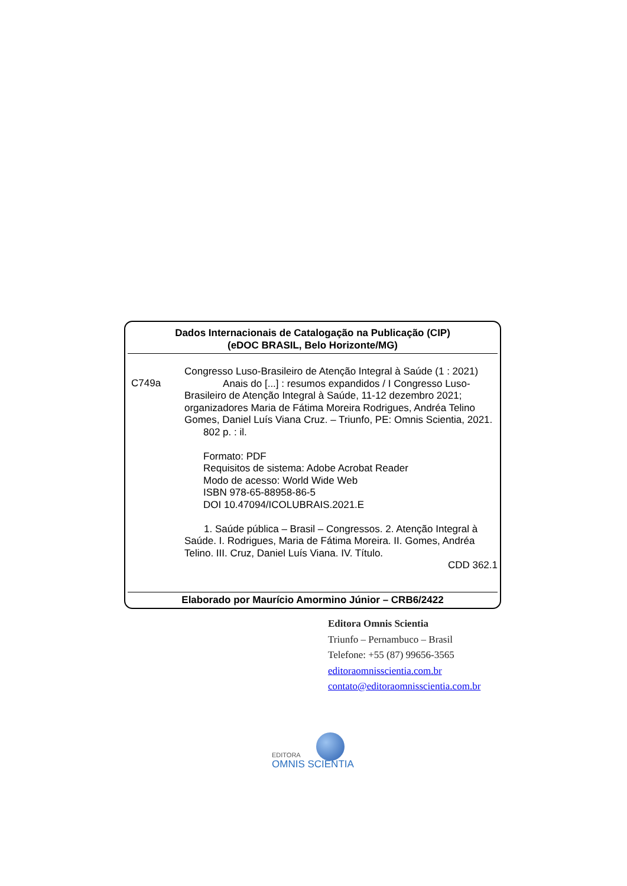Dados Internacionais de Catalogação na Publicação (CIP)
(eDOC BRASIL, Belo Horizonte/MG)
C749a
Congresso Luso-Brasileiro de Atenção Integral à Saúde (1 : 2021)
Anais do [...] : resumos expandidos / I Congresso Luso-Brasileiro de Atenção Integral à Saúde, 11-12 dezembro 2021; organizadores Maria de Fátima Moreira Rodrigues, Andréa Telino Gomes, Daniel Luís Viana Cruz. – Triunfo, PE: Omnis Scientia, 2021.
802 p. : il.
Formato: PDF
Requisitos de sistema: Adobe Acrobat Reader
Modo de acesso: World Wide Web
ISBN 978-65-88958-86-5
DOI 10.47094/ICOLUBRAIS.2021.E
1. Saúde pública – Brasil – Congressos. 2. Atenção Integral à Saúde. I. Rodrigues, Maria de Fátima Moreira. II. Gomes, Andréa Telino. III. Cruz, Daniel Luís Viana. IV. Título.
CDD 362.1
Elaborado por Maurício Amormino Júnior – CRB6/2422
Editora Omnis Scientia
Triunfo – Pernambuco – Brasil
Telefone: +55 (87) 99656-3565
editoraomnisscientia.com.br
contato@editoraomnisscientia.com.br
EDITORA
OMNIS SCIENTIA